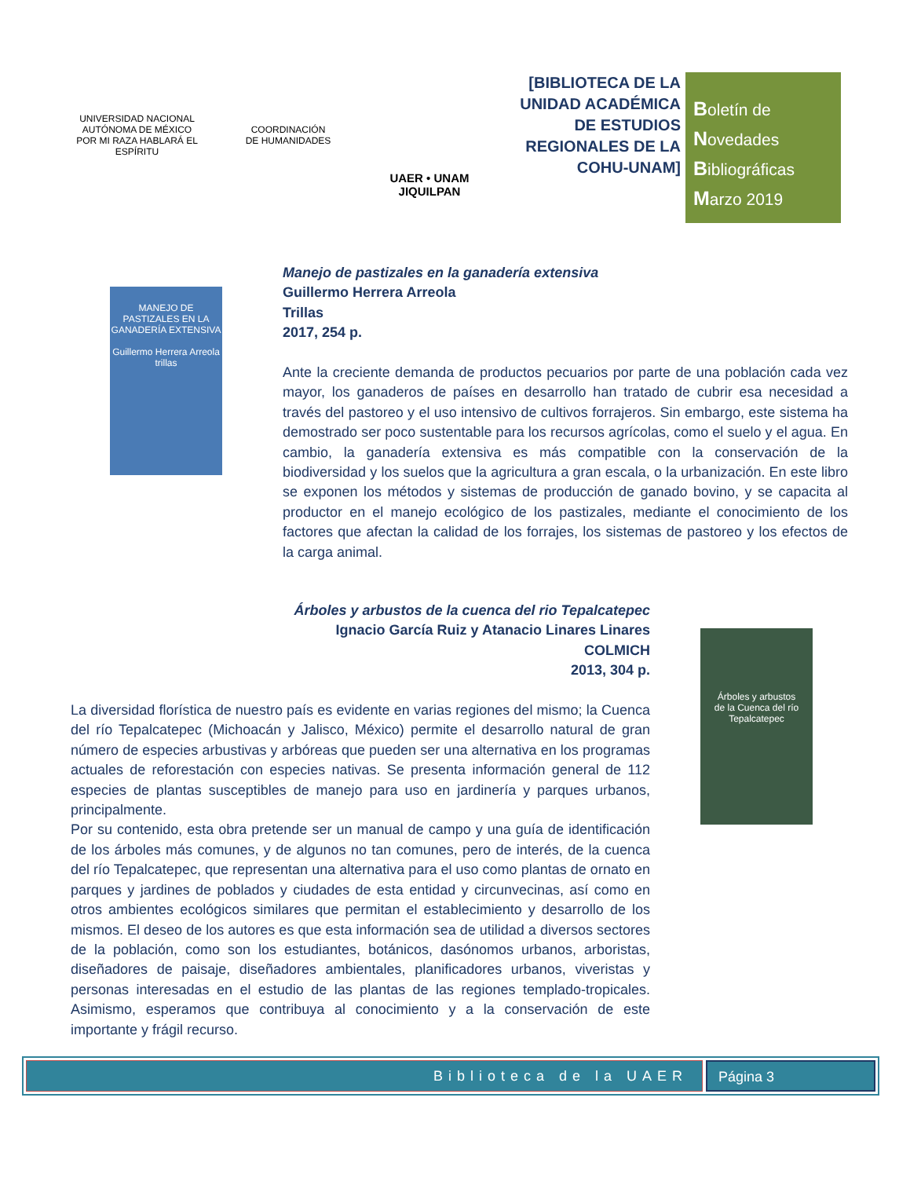UNIVERSIDAD NACIONAL AUTÓNOMA DE MÉXICO
POR MI RAZA HABLARÁ EL ESPÍRITU
COORDINACIÓN
DE HUMANIDADES
UAER • UNAM
JIQUILPAN
[BIBLIOTECA DE LA UNIDAD ACADÉMICA DE ESTUDIOS REGIONALES DE LA COHU-UNAM]
Boletín de
Novedades
Bibliográficas
Marzo 2019
MANEJO DE PASTIZALES EN LA GANADERÍA EXTENSIVA
Guillermo Herrera Arreola
trillas
Manejo de pastizales en la ganadería extensiva
Guillermo Herrera Arreola
Trillas
2017, 254 p.
Ante la creciente demanda de productos pecuarios por parte de una población cada vez mayor, los ganaderos de países en desarrollo han tratado de cubrir esa necesidad a través del pastoreo y el uso intensivo de cultivos forrajeros. Sin embargo, este sistema ha demostrado ser poco sustentable para los recursos agrícolas, como el suelo y el agua. En cambio, la ganadería extensiva es más compatible con la conservación de la biodiversidad y los suelos que la agricultura a gran escala, o la urbanización. En este libro se exponen los métodos y sistemas de producción de ganado bovino, y se capacita al productor en el manejo ecológico de los pastizales, mediante el conocimiento de los factores que afectan la calidad de los forrajes, los sistemas de pastoreo y los efectos de la carga animal.
Árboles y arbustos
de la Cuenca del río Tepalcatepec
Árboles y arbustos de la cuenca del rio Tepalcatepec
Ignacio García Ruiz y Atanacio Linares Linares
COLMICH
2013, 304 p.
La diversidad florística de nuestro país es evidente en varias regiones del mismo; la Cuenca del río Tepalcatepec (Michoacán y Jalisco, México) permite el desarrollo natural de gran número de especies arbustivas y arbóreas que pueden ser una alternativa en los programas actuales de reforestación con especies nativas. Se presenta información general de 112 especies de plantas susceptibles de manejo para uso en jardinería y parques urbanos, principalmente.
Por su contenido, esta obra pretende ser un manual de campo y una guía de identificación de los árboles más comunes, y de algunos no tan comunes, pero de interés, de la cuenca del río Tepalcatepec, que representan una alternativa para el uso como plantas de ornato en parques y jardines de poblados y ciudades de esta entidad y circunvecinas, así como en otros ambientes ecológicos similares que permitan el establecimiento y desarrollo de los mismos. El deseo de los autores es que esta información sea de utilidad a diversos sectores de la población, como son los estudiantes, botánicos, dasónomos urbanos, arboristas, diseñadores de paisaje, diseñadores ambientales, planificadores urbanos, viveristas y personas interesadas en el estudio de las plantas de las regiones templado-tropicales. Asimismo, esperamos que contribuya al conocimiento y a la conservación de este importante y frágil recurso.
Biblioteca de la UAER Página 3